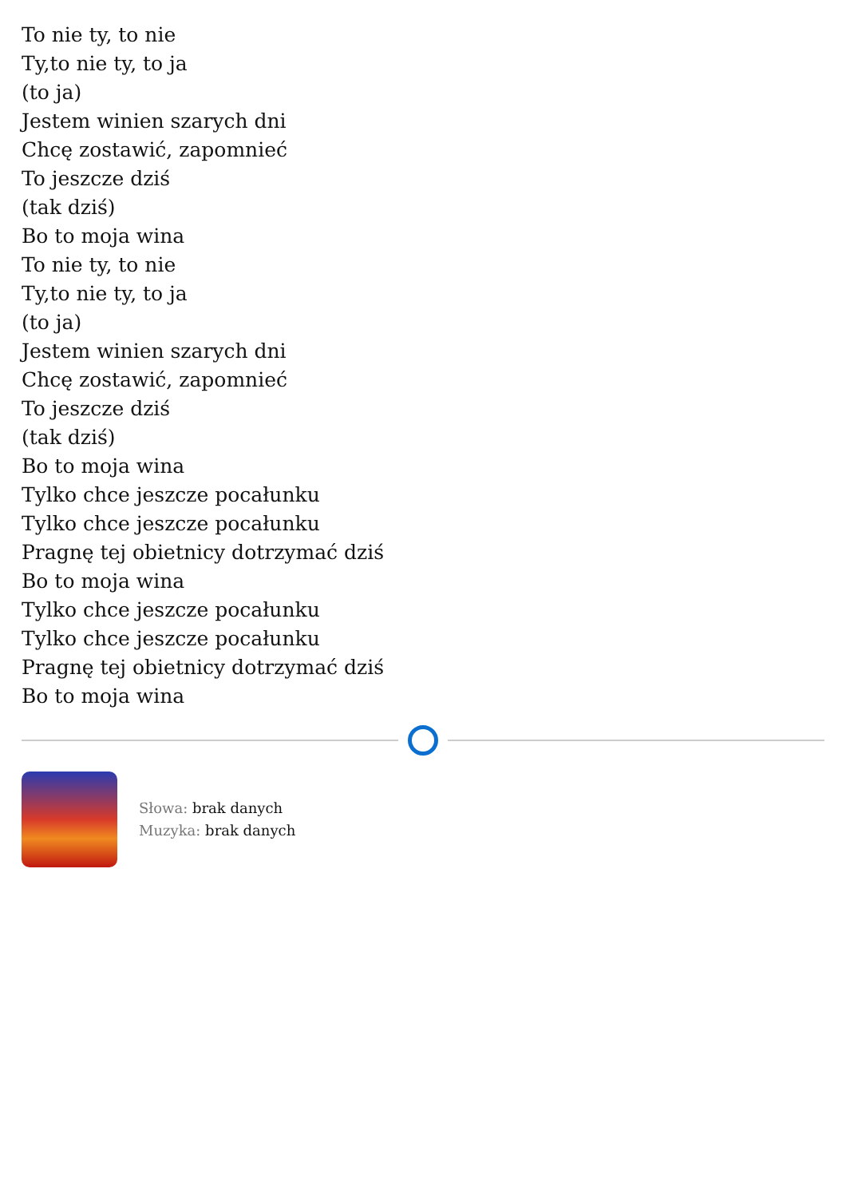To nie ty, to nie
Ty,to nie ty, to ja
(to ja)
Jestem winien szarych dni
Chcę zostawić, zapomnieć
To jeszcze dziś
(tak dziś)
Bo to moja wina
To nie ty, to nie
Ty,to nie ty, to ja
(to ja)
Jestem winien szarych dni
Chcę zostawić, zapomnieć
To jeszcze dziś
(tak dziś)
Bo to moja wina
Tylko chce jeszcze pocałunku
Tylko chce jeszcze pocałunku
Pragnę tej obietnicy dotrzymać dziś
Bo to moja wina
Tylko chce jeszcze pocałunku
Tylko chce jeszcze pocałunku
Pragnę tej obietnicy dotrzymać dziś
Bo to moja wina
Słowa: brak danych
Muzyka: brak danych